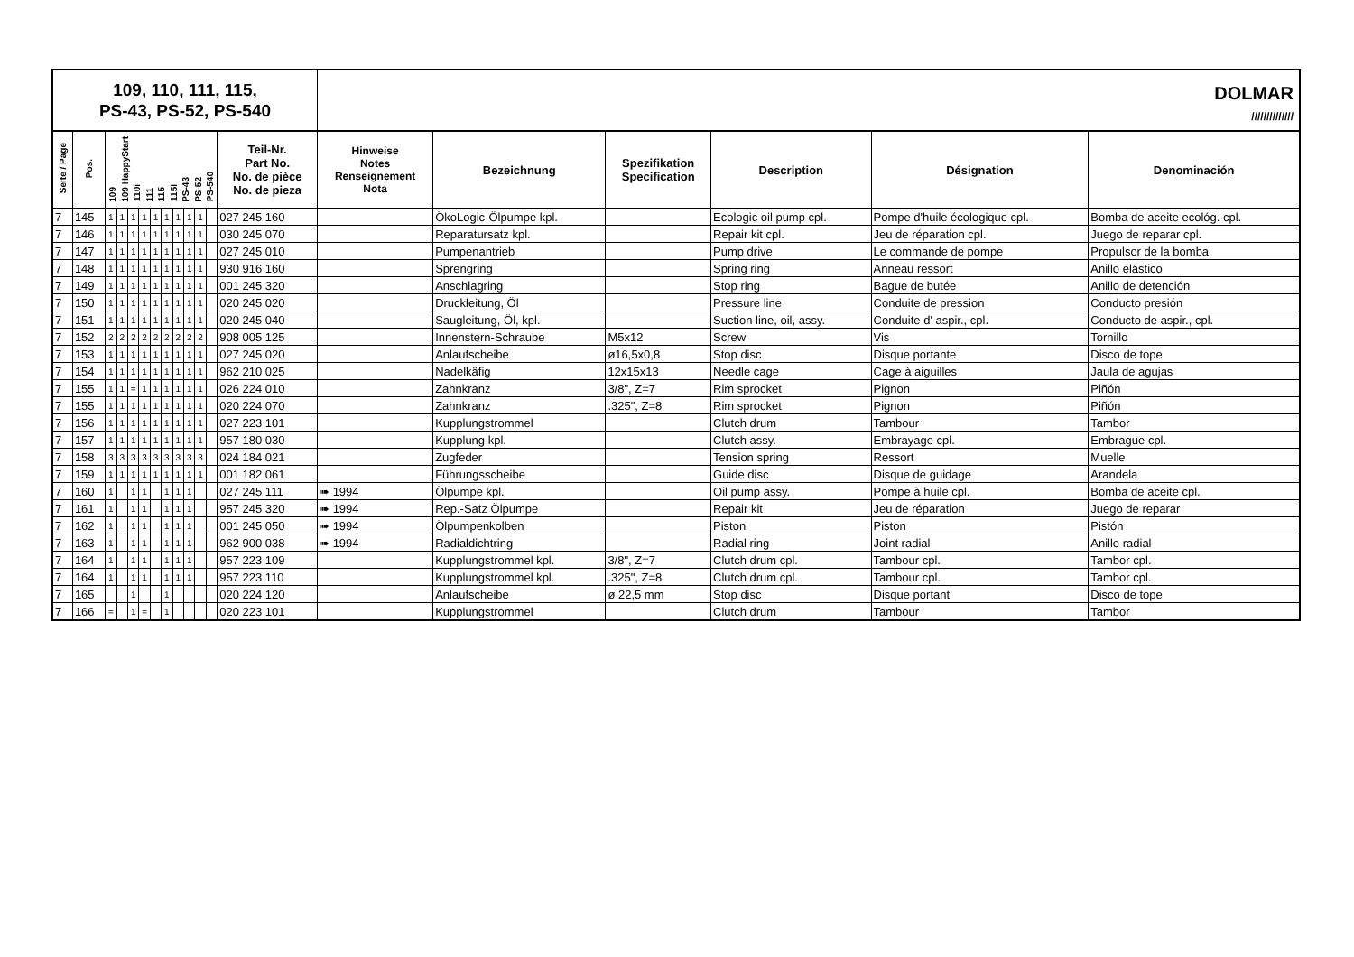109, 110, 111, 115,
PS-43, PS-52, PS-540
DOLMAR
//////////////
| Seite / Page | Pos. | 109 109 HappyStart 110i 111 115 115i PS-43 PS-52 PS-540 | | | | | | | | | | Teil-Nr. Part No. No. de pièce No. de pieza | Hinweise Notes Renseignement Nota | Bezeichnung | Spezifikation Specification | Description | Désignation | Denominación |
| --- | --- | --- | --- | --- | --- | --- | --- | --- | --- | --- | --- | --- | --- | --- | --- | --- | --- | --- |
| 7 | 145 | 1 | 1 | 1 | 1 | 1 | 1 | 1 | 1 | 1 | | 027 245 160 | | ÖkoLogic-Ölpumpe kpl. | | Ecologic oil pump cpl. | Pompe d'huile écologique cpl. | Bomba de aceite ecológ. cpl. |
| 7 | 146 | 1 | 1 | 1 | 1 | 1 | 1 | 1 | 1 | 1 | | 030 245 070 | | Reparatursatz kpl. | | Repair kit cpl. | Jeu de réparation cpl. | Juego de reparar cpl. |
| 7 | 147 | 1 | 1 | 1 | 1 | 1 | 1 | 1 | 1 | 1 | | 027 245 010 | | Pumpenantrieb | | Pump drive | Le commande de pompe | Propulsor de la bomba |
| 7 | 148 | 1 | 1 | 1 | 1 | 1 | 1 | 1 | 1 | 1 | | 930 916 160 | | Sprengring | | Spring ring | Anneau ressort | Anillo elástico |
| 7 | 149 | 1 | 1 | 1 | 1 | 1 | 1 | 1 | 1 | 1 | | 001 245 320 | | Anschlagring | | Stop ring | Bague de butée | Anillo de detención |
| 7 | 150 | 1 | 1 | 1 | 1 | 1 | 1 | 1 | 1 | 1 | | 020 245 020 | | Druckleitung, Öl | | Pressure line | Conduite de pression | Conducto presión |
| 7 | 151 | 1 | 1 | 1 | 1 | 1 | 1 | 1 | 1 | 1 | | 020 245 040 | | Saugleitung, Öl, kpl. | | Suction line, oil, assy. | Conduite d' aspir., cpl. | Conducto de aspir., cpl. |
| 7 | 152 | 2 | 2 | 2 | 2 | 2 | 2 | 2 | 2 | 2 | | 908 005 125 | | Innenstern-Schraube | M5x12 | Screw | Vis | Tornillo |
| 7 | 153 | 1 | 1 | 1 | 1 | 1 | 1 | 1 | 1 | 1 | | 027 245 020 | | Anlaufscheibe | ø16,5x0,8 | Stop disc | Disque portante | Disco de tope |
| 7 | 154 | 1 | 1 | 1 | 1 | 1 | 1 | 1 | 1 | 1 | | 962 210 025 | | Nadelkäfig | 12x15x13 | Needle cage | Cage à aiguilles | Jaula de agujas |
| 7 | 155 | 1 | 1 | = | 1 | 1 | 1 | 1 | 1 | 1 | | 026 224 010 | | Zahnkranz | 3/8", Z=7 | Rim sprocket | Pignon | Piñón |
| 7 | 155 | 1 | 1 | 1 | 1 | 1 | 1 | 1 | 1 | 1 | | 020 224 070 | | Zahnkranz | .325", Z=8 | Rim sprocket | Pignon | Piñón |
| 7 | 156 | 1 | 1 | 1 | 1 | 1 | 1 | 1 | 1 | 1 | | 027 223 101 | | Kupplungstrommel | | Clutch drum | Tambour | Tambor |
| 7 | 157 | 1 | 1 | 1 | 1 | 1 | 1 | 1 | 1 | 1 | | 957 180 030 | | Kupplung kpl. | | Clutch assy. | Embrayage cpl. | Embrague cpl. |
| 7 | 158 | 3 | 3 | 3 | 3 | 3 | 3 | 3 | 3 | 3 | | 024 184 021 | | Zugfeder | | Tension spring | Ressort | Muelle |
| 7 | 159 | 1 | 1 | 1 | 1 | 1 | 1 | 1 | 1 | 1 | | 001 182 061 | | Führungsscheibe | | Guide disc | Disque de guidage | Arandela |
| 7 | 160 | 1 | | 1 | 1 | | 1 | 1 | 1 | | | 027 245 111 | ➠ 1994 | Ölpumpe kpl. | | Oil pump assy. | Pompe à huile cpl. | Bomba de aceite cpl. |
| 7 | 161 | 1 | | 1 | 1 | | 1 | 1 | 1 | | | 957 245 320 | ➠ 1994 | Rep.-Satz Ölpumpe | | Repair kit | Jeu de réparation | Juego de reparar |
| 7 | 162 | 1 | | 1 | 1 | | 1 | 1 | 1 | | | 001 245 050 | ➠ 1994 | Ölpumpenkolben | | Piston | Piston | Pistón |
| 7 | 163 | 1 | | 1 | 1 | | 1 | 1 | 1 | | | 962 900 038 | ➠ 1994 | Radialdichtring | | Radial ring | Joint radial | Anillo radial |
| 7 | 164 | 1 | | 1 | 1 | | 1 | 1 | 1 | | | 957 223 109 | | Kupplungstrommel kpl. | 3/8", Z=7 | Clutch drum cpl. | Tambour cpl. | Tambor cpl. |
| 7 | 164 | 1 | | 1 | 1 | | 1 | 1 | 1 | | | 957 223 110 | | Kupplungstrommel kpl. | .325", Z=8 | Clutch drum cpl. | Tambour cpl. | Tambor cpl. |
| 7 | 165 | | | 1 | | | 1 | | | | | 020 224 120 | | Anlaufscheibe | ø 22,5 mm | Stop disc | Disque portant | Disco de tope |
| 7 | 166 | = | | 1 | = | | 1 | | | | | 020 223 101 | | Kupplungstrommel | | Clutch drum | Tambour | Tambor |